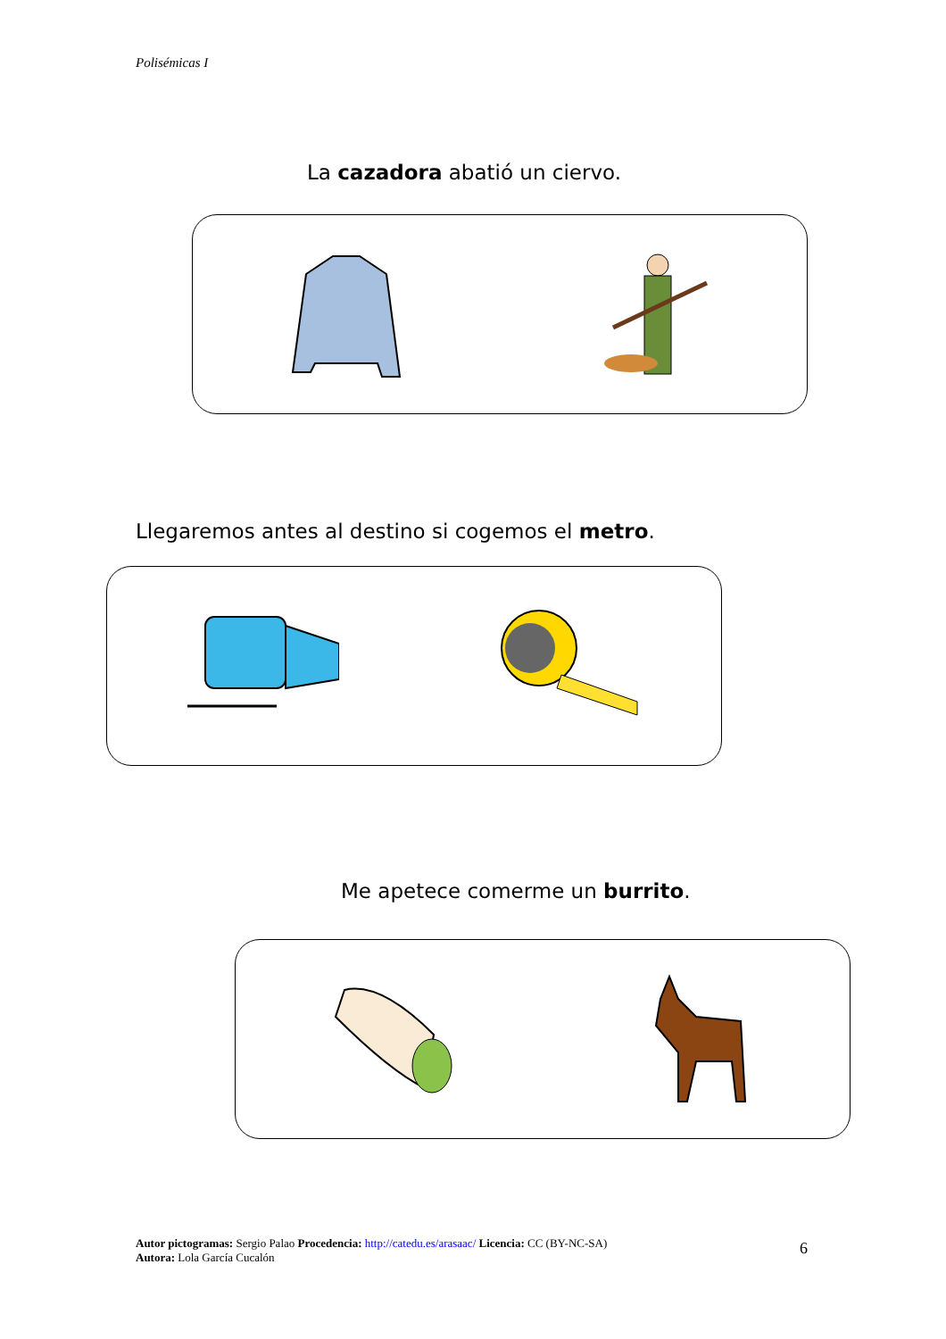Polisémicas I
La cazadora abatió un ciervo.
Llegaremos antes al destino si cogemos el metro.
Me apetece comerme un burrito.
Autor pictogramas: Sergio Palao Procedencia: http://catedu.es/arasaac/ Licencia: CC (BY-NC-SA)
Autora: Lola García Cucalón
6